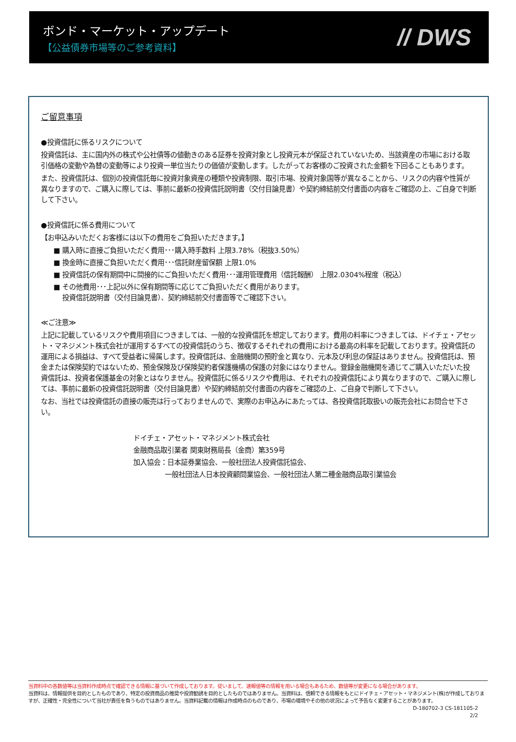ボンド・マーケット・アップデート
【公益債券市場等のご参考資料】
// DWS
ご留意事項
●投資信託に係るリスクについて
投資信託は、主に国内外の株式や公社債等の値動きのある証券を投資対象とし投資元本が保証されていないため、当該資産の市場における取引価格の変動や為替の変動等により投資一単位当たりの価値が変動します。したがってお客様のご投資された金額を下回ることもあります。
また、投資信託は、個別の投資信託毎に投資対象資産の種類や投資制限、取引市場、投資対象国等が異なることから、リスクの内容や性質が異なりますので、ご購入に際しては、事前に最新の投資信託説明書（交付目論見書）や契約締結前交付書面の内容をご確認の上、ご自身で判断して下さい。
●投資信託に係る費用について
【お申込みいただくお客様には以下の費用をご負担いただきます。】
■ 購入時に直接ご負担いただく費用･･･購入時手数料 上限3.78%（税抜3.50%）
■ 換金時に直接ご負担いただく費用･･･信託財産留保額 上限1.0%
■ 投資信託の保有期間中に間接的にご負担いただく費用･･･運用管理費用（信託報酬） 上限2.0304%程度（税込）
■ その他費用･･･上記以外に保有期間等に応じてご負担いただく費用があります。
投資信託説明書（交付目論見書）、契約締結前交付書面等でご確認下さい。
≪ご注意≫
上記に記載しているリスクや費用項目につきましては、一般的な投資信託を想定しております。費用の料率につきましては、ドイチェ・アセット・マネジメント株式会社が運用するすべての投資信託のうち、徴収するそれぞれの費用における最高の料率を記載しております。投資信託の運用による損益は、すべて受益者に帰属します。投資信託は、金融機関の預貯金と異なり、元本及び利息の保証はありません。投資信託は、預金または保険契約ではないため、預金保険及び保険契約者保護機構の保護の対象にはなりません。登録金融機関を通じてご購入いただいた投資信託は、投資者保護基金の対象とはなりません。投資信託に係るリスクや費用は、それぞれの投資信託により異なりますので、ご購入に際しては、事前に最新の投資信託説明書（交付目論見書）や契約締結前交付書面の内容をご確認の上、ご自身で判断して下さい。
なお、当社では投資信託の直接の販売は行っておりませんので、実際のお申込みにあたっては、各投資信託取扱いの販売会社にお問合せ下さい。
ドイチェ・アセット・マネジメント株式会社
金融商品取引業者 関東財務局長（金商）第359号
加入協会：日本証券業協会、一般社団法人投資信託協会、
一般社団法人日本投資顧問業協会、一般社団法人第二種金融商品取引業協会
当資料中の各数値等は当資料作成時点で確認できる情報に基づいて作成しております。従いまして、速報値等の情報を用いる場合もあるため、数値等が変更になる場合があります。
当資料は、情報提供を目的としたものであり、特定の投資商品の推奨や投資勧誘を目的としたものではありません。当資料は、信頼できる情報をもとにドイチェ・アセット・マネジメント(株)が作成しておりますが、正確性・完全性について当社が責任を負うものではありません。当資料記載の情報は作成時点のものであり、市場の環境やその他の状況によって予告なく変更することがあります。
D-180702-3 CS-181105-2
2/2